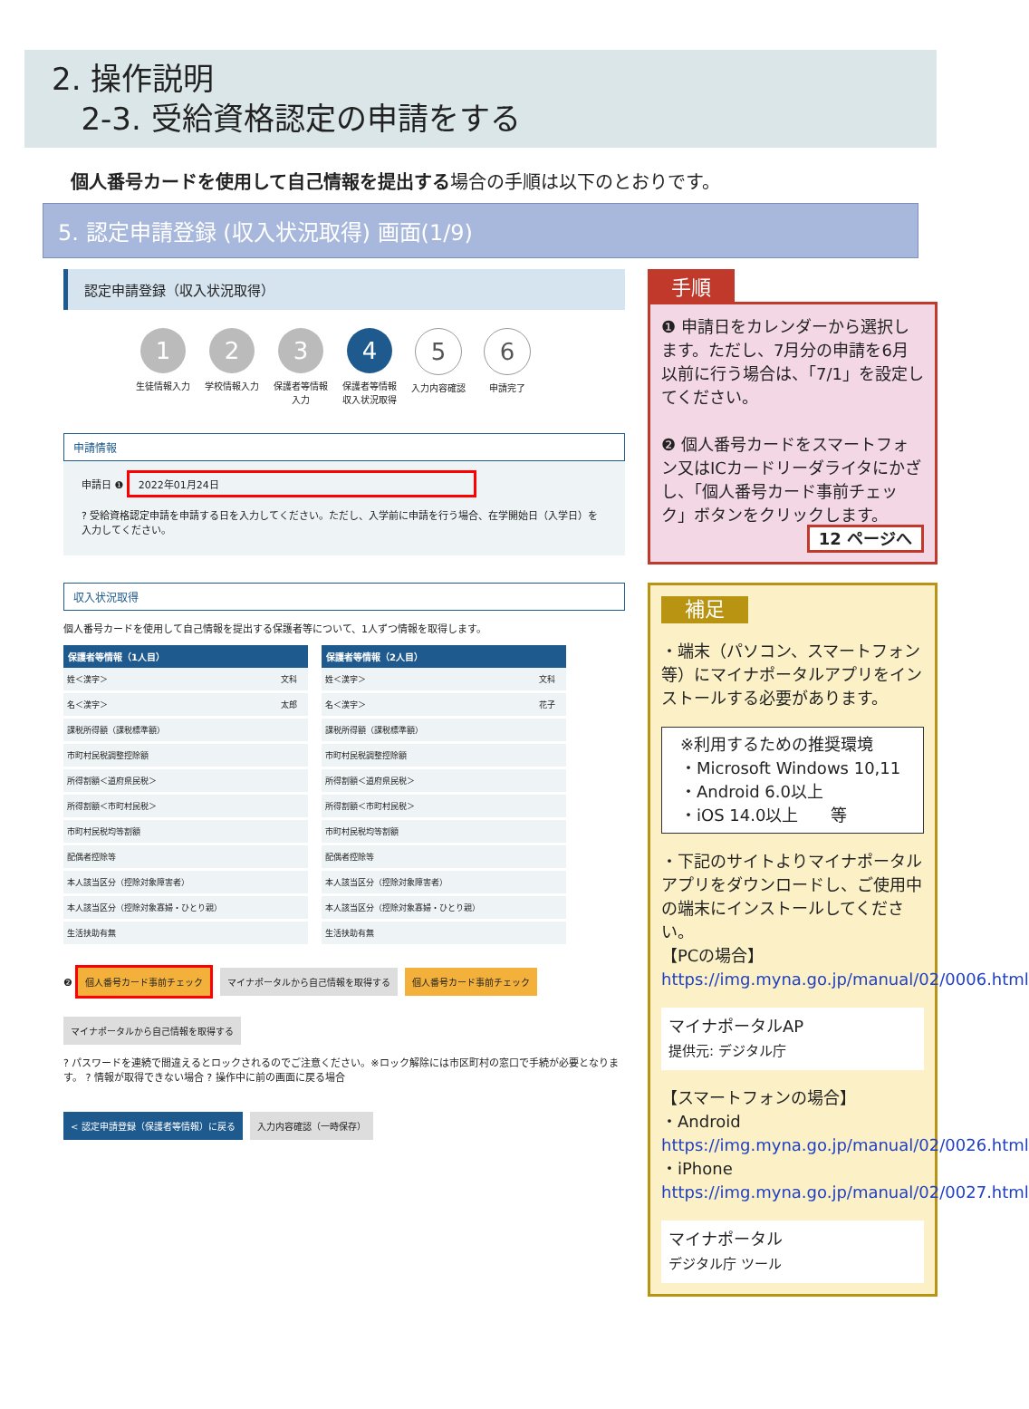2. 操作説明
2-3. 受給資格認定の申請をする
個人番号カードを使用して自己情報を提出する場合の手順は以下のとおりです。
5. 認定申請登録 (収入状況取得) 画面(1/9)
認定申請登録（収入状況取得）
1
生徒情報入力
2
学校情報入力
3
保護者等情報入力
4
保護者等情報収入状況取得
5
入力内容確認
6
申請完了
申請情報
申請日 ❶ 2022年01月24日
? 受給資格認定申請を申請する日を入力してください。ただし、入学前に申請を行う場合、在学開始日（入学日）を入力してください。
収入状況取得
個人番号カードを使用して自己情報を提出する保護者等について、1人ずつ情報を取得します。
| 保護者等情報（1人目） | |
| --- | --- |
| 姓＜漢字＞ | 文科 |
| 名＜漢字＞ | 太郎 |
| 課税所得額（課税標準額） | |
| 市町村民税調整控除額 | |
| 所得割額＜道府県民税＞ | |
| 所得割額＜市町村民税＞ | |
| 市町村民税均等割額 | |
| 配偶者控除等 | |
| 本人該当区分（控除対象障害者） | |
| 本人該当区分（控除対象寡婦・ひとり親） | |
| 生活扶助有無 | |
| 保護者等情報（2人目） | |
| --- | --- |
| 姓＜漢字＞ | 文科 |
| 名＜漢字＞ | 花子 |
| 課税所得額（課税標準額） | |
| 市町村民税調整控除額 | |
| 所得割額＜道府県民税＞ | |
| 所得割額＜市町村民税＞ | |
| 市町村民税均等割額 | |
| 配偶者控除等 | |
| 本人該当区分（控除対象障害者） | |
| 本人該当区分（控除対象寡婦・ひとり親） | |
| 生活扶助有無 | |
❷ 個人番号カード事前チェック マイナポータルから自己情報を取得する 個人番号カード事前チェック マイナポータルから自己情報を取得する
? パスワードを連続で間違えるとロックされるのでご注意ください。※ロック解除には市区町村の窓口で手続が必要となります。 ? 情報が取得できない場合 ? 操作中に前の画面に戻る場合
< 認定申請登録（保護者等情報）に戻る 入力内容確認（一時保存）
手順
❶ 申請日をカレンダーから選択します。ただし、7月分の申請を6月以前に行う場合は、「7/1」を設定してください。
❷ 個人番号カードをスマートフォン又はICカードリーダライタにかざし、「個人番号カード事前チェック」ボタンをクリックします。
12 ページへ
補足
・端末（パソコン、スマートフォン等）にマイナポータルアプリをインストールする必要があります。
※利用するための推奨環境
・Microsoft Windows 10,11
・Android 6.0以上
・iOS 14.0以上　　等
・下記のサイトよりマイナポータルアプリをダウンロードし、ご使用中の端末にインストールしてください。
【PCの場合】
https://img.myna.go.jp/manual/02/0006.html
マイナポータルAP
提供元: デジタル庁
【スマートフォンの場合】
・Android
https://img.myna.go.jp/manual/02/0026.html
・iPhone
https://img.myna.go.jp/manual/02/0027.html
マイナポータル
デジタル庁 ツール